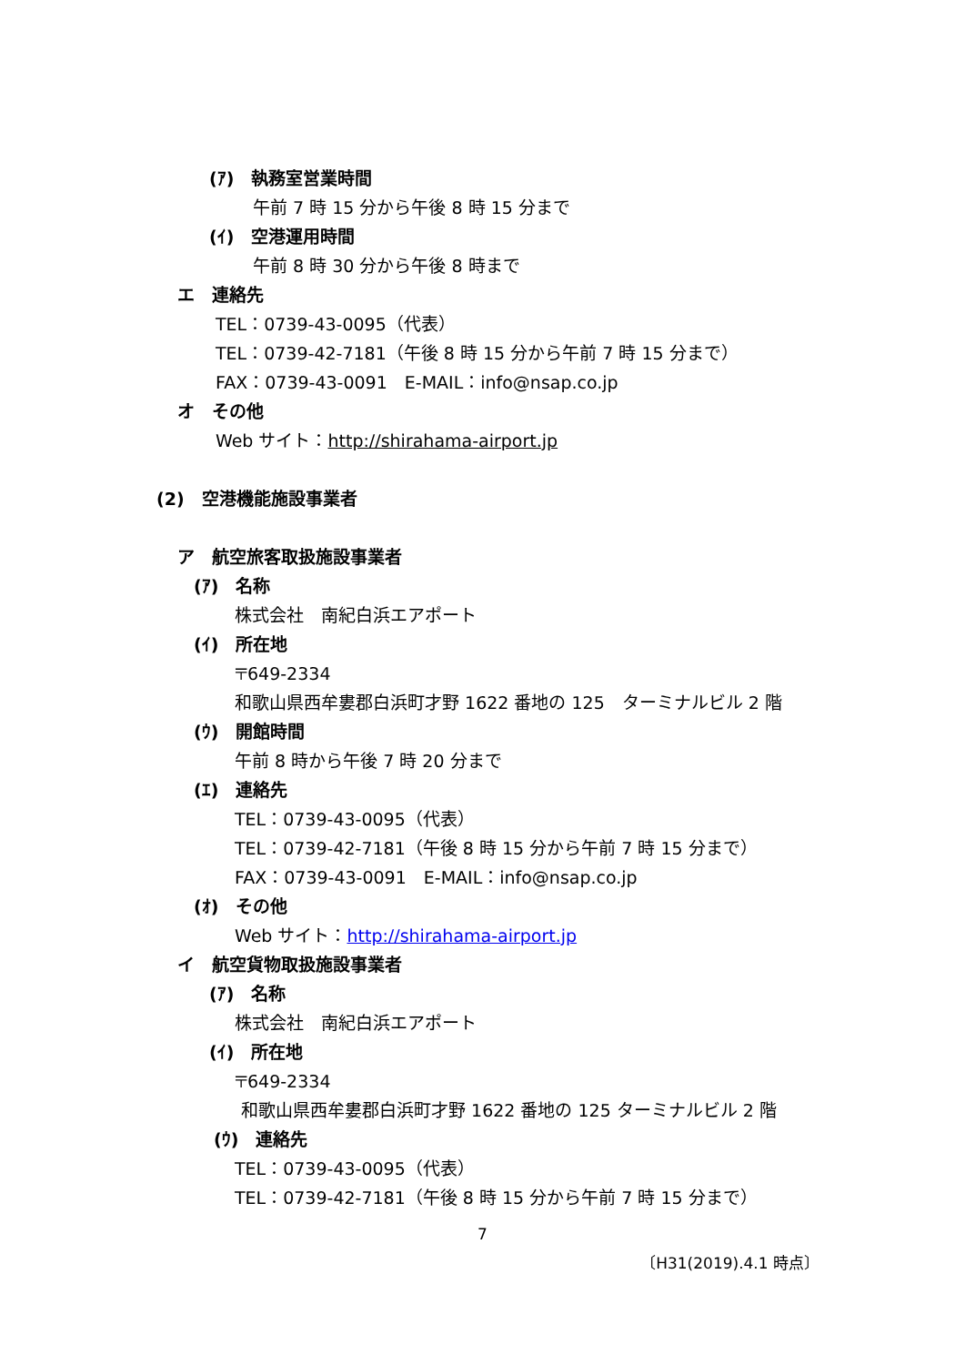(ｱ)　執務室営業時間
午前 7 時 15 分から午後 8 時 15 分まで
(ｲ)　空港運用時間
午前 8 時 30 分から午後 8 時まで
エ　連絡先
TEL：0739-43-0095（代表）
TEL：0739-42-7181（午後 8 時 15 分から午前 7 時 15 分まで）
FAX：0739-43-0091　E-MAIL：info@nsap.co.jp
オ　その他
Web サイト：http://shirahama-airport.jp
(2)　空港機能施設事業者
ア　航空旅客取扱施設事業者
(ｱ)　名称
株式会社　南紀白浜エアポート
(ｲ)　所在地
〒649-2334
和歌山県西牟婁郡白浜町才野 1622 番地の 125　ターミナルビル 2 階
(ｳ)　開館時間
午前 8 時から午後 7 時 20 分まで
(ｴ)　連絡先
TEL：0739-43-0095（代表）
TEL：0739-42-7181（午後 8 時 15 分から午前 7 時 15 分まで）
FAX：0739-43-0091　E-MAIL：info@nsap.co.jp
(ｵ)　その他
Web サイト：http://shirahama-airport.jp
イ　航空貨物取扱施設事業者
(ｱ)　名称
株式会社　南紀白浜エアポート
(ｲ)　所在地
〒649-2334
和歌山県西牟婁郡白浜町才野 1622 番地の 125 ターミナルビル 2 階
(ｳ)　連絡先
TEL：0739-43-0095（代表）
TEL：0739-42-7181（午後 8 時 15 分から午前 7 時 15 分まで）
7
〔H31(2019).4.1 時点〕